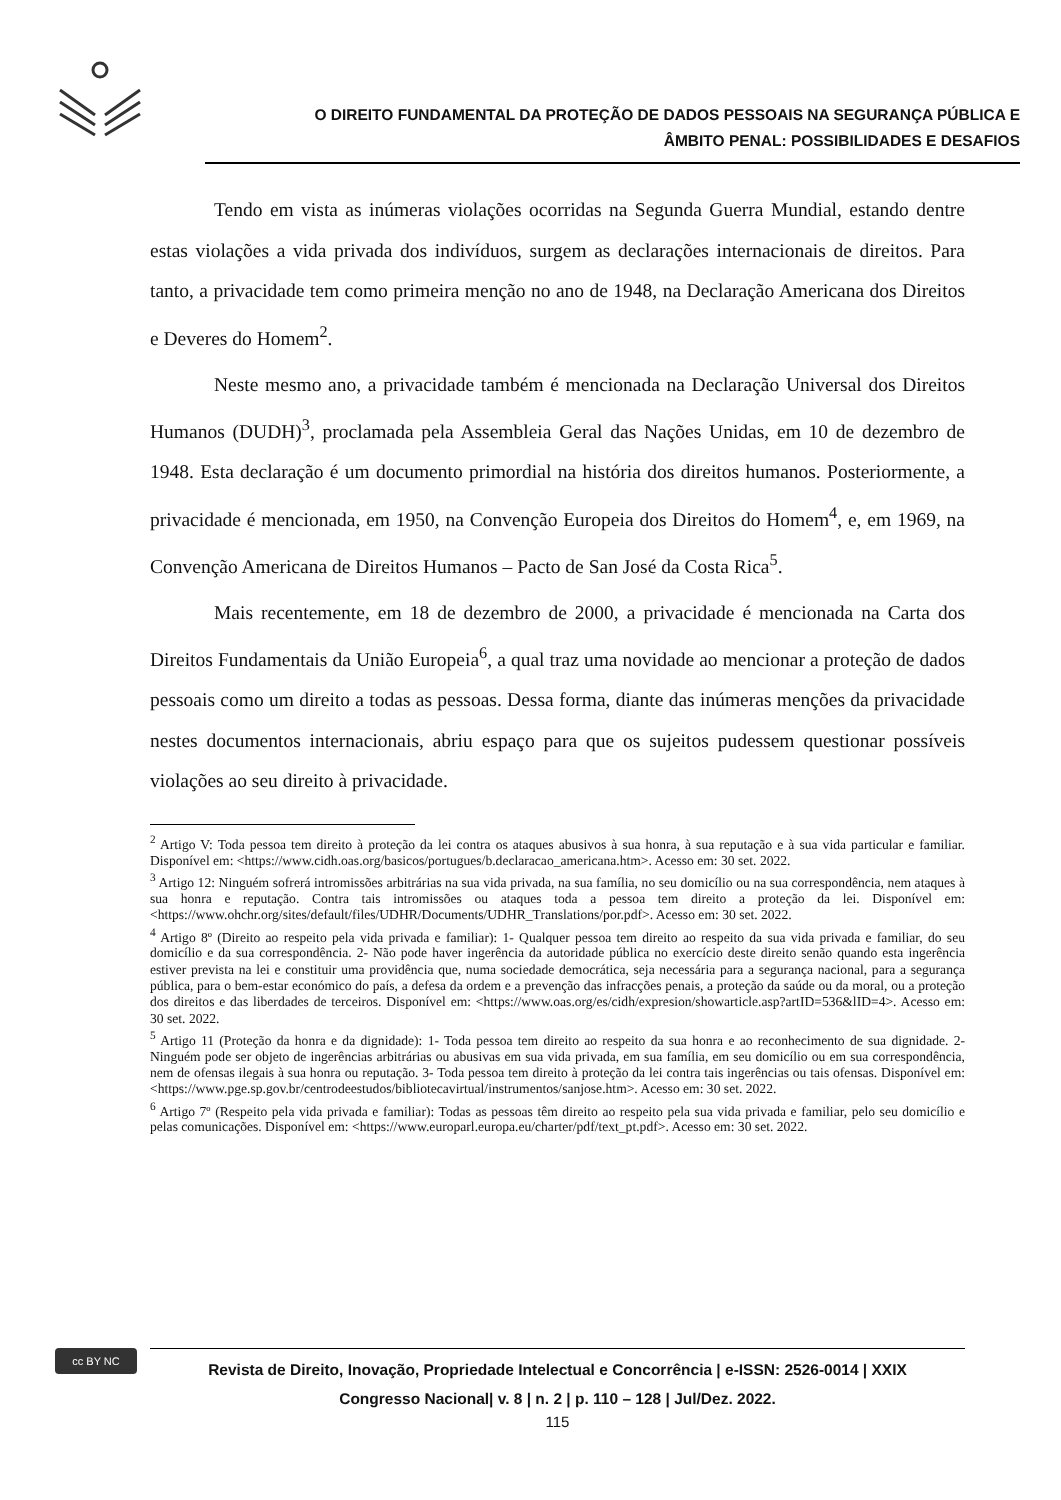O DIREITO FUNDAMENTAL DA PROTEÇÃO DE DADOS PESSOAIS NA SEGURANÇA PÚBLICA E
ÂMBITO PENAL: POSSIBILIDADES E DESAFIOS
Tendo em vista as inúmeras violações ocorridas na Segunda Guerra Mundial, estando dentre estas violações a vida privada dos indivíduos, surgem as declarações internacionais de direitos. Para tanto, a privacidade tem como primeira menção no ano de 1948, na Declaração Americana dos Direitos e Deveres do Homem<sup>2</sup>.
Neste mesmo ano, a privacidade também é mencionada na Declaração Universal dos Direitos Humanos (DUDH)<sup>3</sup>, proclamada pela Assembleia Geral das Nações Unidas, em 10 de dezembro de 1948. Esta declaração é um documento primordial na história dos direitos humanos. Posteriormente, a privacidade é mencionada, em 1950, na Convenção Europeia dos Direitos do Homem<sup>4</sup>, e, em 1969, na Convenção Americana de Direitos Humanos – Pacto de San José da Costa Rica<sup>5</sup>.
Mais recentemente, em 18 de dezembro de 2000, a privacidade é mencionada na Carta dos Direitos Fundamentais da União Europeia<sup>6</sup>, a qual traz uma novidade ao mencionar a proteção de dados pessoais como um direito a todas as pessoas. Dessa forma, diante das inúmeras menções da privacidade nestes documentos internacionais, abriu espaço para que os sujeitos pudessem questionar possíveis violações ao seu direito à privacidade.
<sup>2</sup> Artigo V: Toda pessoa tem direito à proteção da lei contra os ataques abusivos à sua honra, à sua reputação e à sua vida particular e familiar. Disponível em: <https://www.cidh.oas.org/basicos/portugues/b.declaracao_americana.htm>. Acesso em: 30 set. 2022.
<sup>3</sup> Artigo 12: Ninguém sofrerá intromissões arbitrárias na sua vida privada, na sua família, no seu domicílio ou na sua correspondência, nem ataques à sua honra e reputação. Contra tais intromissões ou ataques toda a pessoa tem direito a proteção da lei. Disponível em: <https://www.ohchr.org/sites/default/files/UDHR/Documents/UDHR_Translations/por.pdf>. Acesso em: 30 set. 2022.
<sup>4</sup> Artigo 8º (Direito ao respeito pela vida privada e familiar): 1- Qualquer pessoa tem direito ao respeito da sua vida privada e familiar, do seu domicílio e da sua correspondência. 2- Não pode haver ingerência da autoridade pública no exercício deste direito senão quando esta ingerência estiver prevista na lei e constituir uma providência que, numa sociedade democrática, seja necessária para a segurança nacional, para a segurança pública, para o bem-estar económico do país, a defesa da ordem e a prevenção das infracções penais, a proteção da saúde ou da moral, ou a proteção dos direitos e das liberdades de terceiros. Disponível em: <https://www.oas.org/es/cidh/expresion/showarticle.asp?artID=536&lID=4>. Acesso em: 30 set. 2022.
<sup>5</sup> Artigo 11 (Proteção da honra e da dignidade): 1- Toda pessoa tem direito ao respeito da sua honra e ao reconhecimento de sua dignidade. 2- Ninguém pode ser objeto de ingerências arbitrárias ou abusivas em sua vida privada, em sua família, em seu domicílio ou em sua correspondência, nem de ofensas ilegais à sua honra ou reputação. 3- Toda pessoa tem direito à proteção da lei contra tais ingerências ou tais ofensas. Disponível em: <https://www.pge.sp.gov.br/centrodeestudos/bibliotecavirtual/instrumentos/sanjose.htm>. Acesso em: 30 set. 2022.
<sup>6</sup> Artigo 7º (Respeito pela vida privada e familiar): Todas as pessoas têm direito ao respeito pela sua vida privada e familiar, pelo seu domicílio e pelas comunicações. Disponível em: <https://www.europarl.europa.eu/charter/pdf/text_pt.pdf>. Acesso em: 30 set. 2022.
cc BY NC
Revista de Direito, Inovação, Propriedade Intelectual e Concorrência | e-ISSN: 2526-0014 | XXIX
Congresso Nacional| v. 8 | n. 2 | p. 110 – 128 | Jul/Dez. 2022.
115